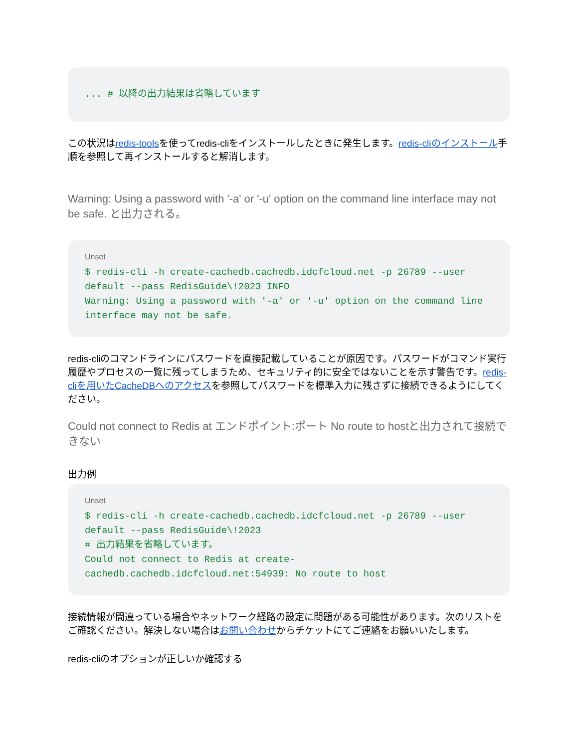... # 以降の出力結果は省略しています
この状況はredis-toolsを使ってredis-cliをインストールしたときに発生します。redis-cliのインストール手順を参照して再インストールすると解消します。
Warning: Using a password with '-a' or '-u' option on the command line interface may not be safe. と出力される。
Unset
$ redis-cli -h create-cachedb.cachedb.idcfcloud.net -p 26789 --user default --pass RedisGuide\!2023 INFO
Warning: Using a password with '-a' or '-u' option on the command line interface may not be safe.
redis-cliのコマンドラインにパスワードを直接記載していることが原因です。パスワードがコマンド実行履歴やプロセスの一覧に残ってしまうため、セキュリティ的に安全ではないことを示す警告です。redis-cliを用いたCacheDBへのアクセスを参照してパスワードを標準入力に残さずに接続できるようにしてください。
Could not connect to Redis at エンドポイント:ポート No route to hostと出力されて接続できない
出力例
Unset
$ redis-cli -h create-cachedb.cachedb.idcfcloud.net -p 26789 --user default --pass RedisGuide\!2023
# 出力結果を省略しています。
Could not connect to Redis at create-cachedb.cachedb.idcfcloud.net:54939: No route to host
接続情報が間違っている場合やネットワーク経路の設定に問題がある可能性があります。次のリストをご確認ください。解決しない場合はお問い合わせからチケットにてご連絡をお願いいたします。
redis-cliのオプションが正しいか確認する